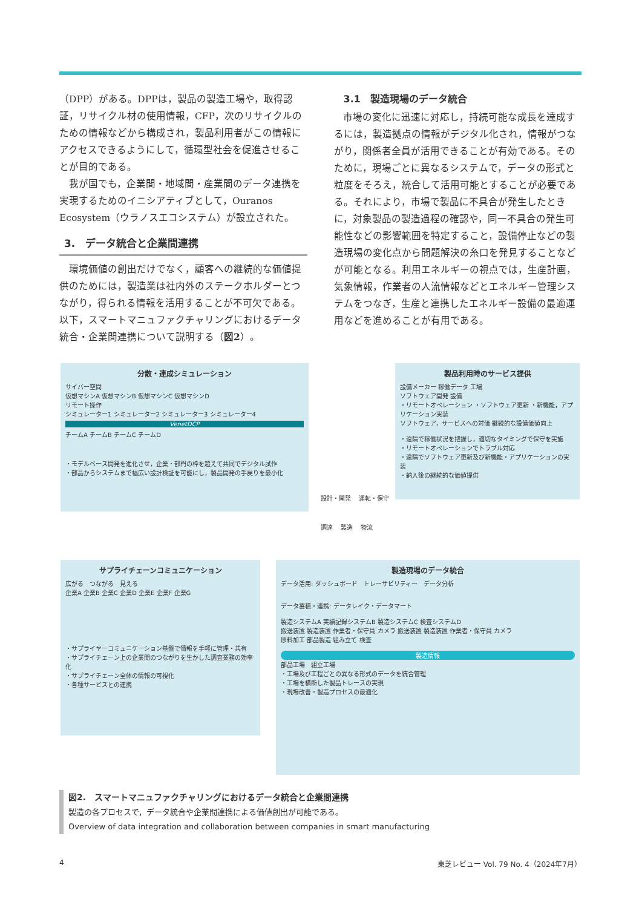（DPP）がある。DPPは，製品の製造工場や，取得認証，リサイクル材の使用情報，CFP，次のリサイクルのための情報などから構成され，製品利用者がこの情報にアクセスできるようにして，循環型社会を促進させることが目的である。
我が国でも，企業間・地域間・産業間のデータ連携を実現するためのイニシアティブとして，Ouranos Ecosystem（ウラノスエコシステム）が設立された。
3.　データ統合と企業間連携
環境価値の創出だけでなく，顧客への継続的な価値提供のためには，製造業は社内外のステークホルダーとつながり，得られる情報を活用することが不可欠である。以下，スマートマニュファクチャリングにおけるデータ統合・企業間連携について説明する（図2）。
3.1　製造現場のデータ統合
市場の変化に迅速に対応し，持続可能な成長を達成するには，製造拠点の情報がデジタル化され，情報がつながり，関係者全員が活用できることが有効である。そのために，現場ごとに異なるシステムで，データの形式と粒度をそろえ，統合して活用可能とすることが必要である。それにより，市場で製品に不具合が発生したときに，対象製品の製造過程の確認や，同一不具合の発生可能性などの影響範囲を特定すること，設備停止などの製造現場の変化点から問題解決の糸口を発見することなどが可能となる。利用エネルギーの視点では，生産計画，気象情報，作業者の人流情報などとエネルギー管理システムをつなぎ，生産と連携したエネルギー設備の最適運用などを進めることが有用である。
分散・連成シミュレーション
サイバー空間
仮想マシンA 仮想マシンB 仮想マシンC 仮想マシンD
リモート操作
シミュレーター1 シミュレーター2 シミュレーター3 シミュレーター4
VenetDCP
チームA チームB チームC チームD
・モデルベース開発を進化させ，企業・部門の枠を超えて共同でデジタル試作
・部品からシステムまで幅広い設計検証を可能にし，製品開発の手戻りを最小化
製品利用時のサービス提供
設備メーカー 稼働データ 工場
ソフトウェア開発 設備
・リモートオペレーション ・ソフトウェア更新 ・新機能，アプリケーション実装
ソフトウェア，サービスへの対価 継続的な設備価値向上
・遠隔で稼働状況を把握し，適切なタイミングで保守を実施
・リモートオペレーションでトラブル対応
・遠隔でソフトウェア更新及び新機能・アプリケーションの実装
・納入後の継続的な価値提供
設計・開発 　運転・保守
調達 　製造 　物流
サプライチェーンコミュニケーション
広がる　つながる　見える
企業A 企業B 企業C 企業D 企業E 企業F 企業G
・サプライヤーコミュニケーション基盤で情報を手軽に管理・共有
・サプライチェーン上の企業間のつながりを生かした調査業務の効率化
・サプライチェーン全体の情報の可視化
・各種サービスとの連携
製造現場のデータ統合
データ活用: ダッシュボード　トレーサビリティー　データ分析
データ蓄積・連携: データレイク・データマート
製造システムA 実績記録システムB 製造システムC 検査システムD
搬送装置 製造装置 作業者・保守員 カメラ 搬送装置 製造装置 作業者・保守員 カメラ
原料加工 部品製造 組み立て 検査
製造情報
部品工場　組立工場
・工場及び工程ごとの異なる形式のデータを統合管理
・工場を横断した製品トレースの実現
・現場改善・製造プロセスの最適化
図2.　スマートマニュファクチャリングにおけるデータ統合と企業間連携
製造の各プロセスで，データ統合や企業間連携による価値創出が可能である。
Overview of data integration and collaboration between companies in smart manufacturing
4 東芝レビュー Vol. 79 No. 4（2024年7月）